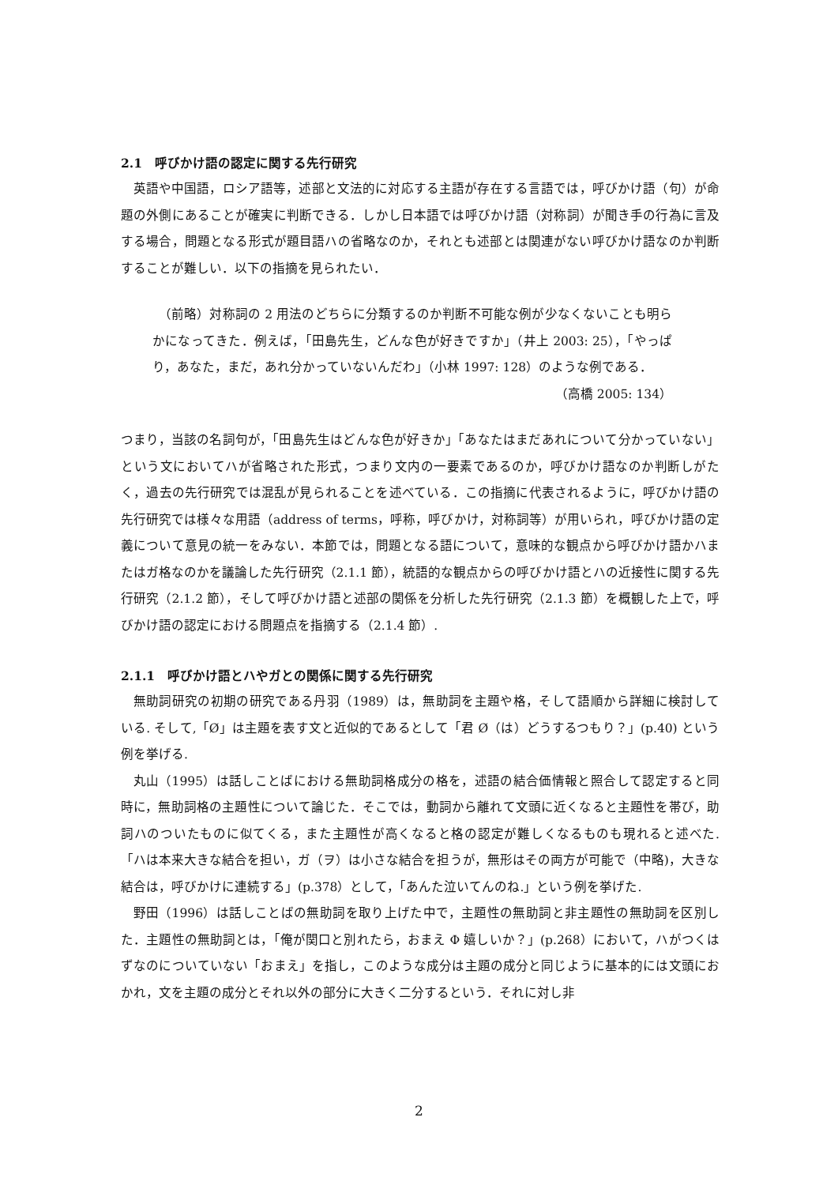2.1　呼びかけ語の認定に関する先行研究
英語や中国語，ロシア語等，述部と文法的に対応する主語が存在する言語では，呼びかけ語（句）が命題の外側にあることが確実に判断できる．しかし日本語では呼びかけ語（対称詞）が聞き手の行為に言及する場合，問題となる形式が題目語ハの省略なのか，それとも述部とは関連がない呼びかけ語なのか判断することが難しい．以下の指摘を見られたい．
（前略）対称詞の 2 用法のどちらに分類するのか判断不可能な例が少なくないことも明らかになってきた．例えば，「田島先生，どんな色が好きですか」（井上 2003: 25），「やっぱり，あなた，まだ，あれ分かっていないんだわ」（小林 1997: 128）のような例である．
（高橋 2005: 134）
つまり，当該の名詞句が，「田島先生はどんな色が好きか」「あなたはまだあれについて分かっていない」という文においてハが省略された形式，つまり文内の一要素であるのか，呼びかけ語なのか判断しがたく，過去の先行研究では混乱が見られることを述べている．この指摘に代表されるように，呼びかけ語の先行研究では様々な用語（address of terms，呼称，呼びかけ，対称詞等）が用いられ，呼びかけ語の定義について意見の統一をみない．本節では，問題となる語について，意味的な観点から呼びかけ語かハまたはガ格なのかを議論した先行研究（2.1.1 節），統語的な観点からの呼びかけ語とハの近接性に関する先行研究（2.1.2 節），そして呼びかけ語と述部の関係を分析した先行研究（2.1.3 節）を概観した上で，呼びかけ語の認定における問題点を指摘する（2.1.4 節）.
2.1.1　呼びかけ語とハやガとの関係に関する先行研究
無助詞研究の初期の研究である丹羽（1989）は，無助詞を主題や格，そして語順から詳細に検討している. そして,「Ø」は主題を表す文と近似的であるとして「君 Ø（は）どうするつもり？」(p.40) という例を挙げる.
丸山（1995）は話しことばにおける無助詞格成分の格を，述語の結合価情報と照合して認定すると同時に，無助詞格の主題性について論じた．そこでは，動詞から離れて文頭に近くなると主題性を帯び，助詞ハのついたものに似てくる，また主題性が高くなると格の認定が難しくなるものも現れると述べた. 「ハは本来大きな結合を担い，ガ（ヲ）は小さな結合を担うが，無形はその両方が可能で（中略)，大きな結合は，呼びかけに連続する」(p.378）として，「あんた泣いてんのね.」という例を挙げた.
野田（1996）は話しことばの無助詞を取り上げた中で，主題性の無助詞と非主題性の無助詞を区別した．主題性の無助詞とは，「俺が関口と別れたら，おまえ Φ 嬉しいか？」(p.268）において，ハがつくはずなのについていない「おまえ」を指し，このような成分は主題の成分と同じように基本的には文頭におかれ，文を主題の成分とそれ以外の部分に大きく二分するという．それに対し非
2